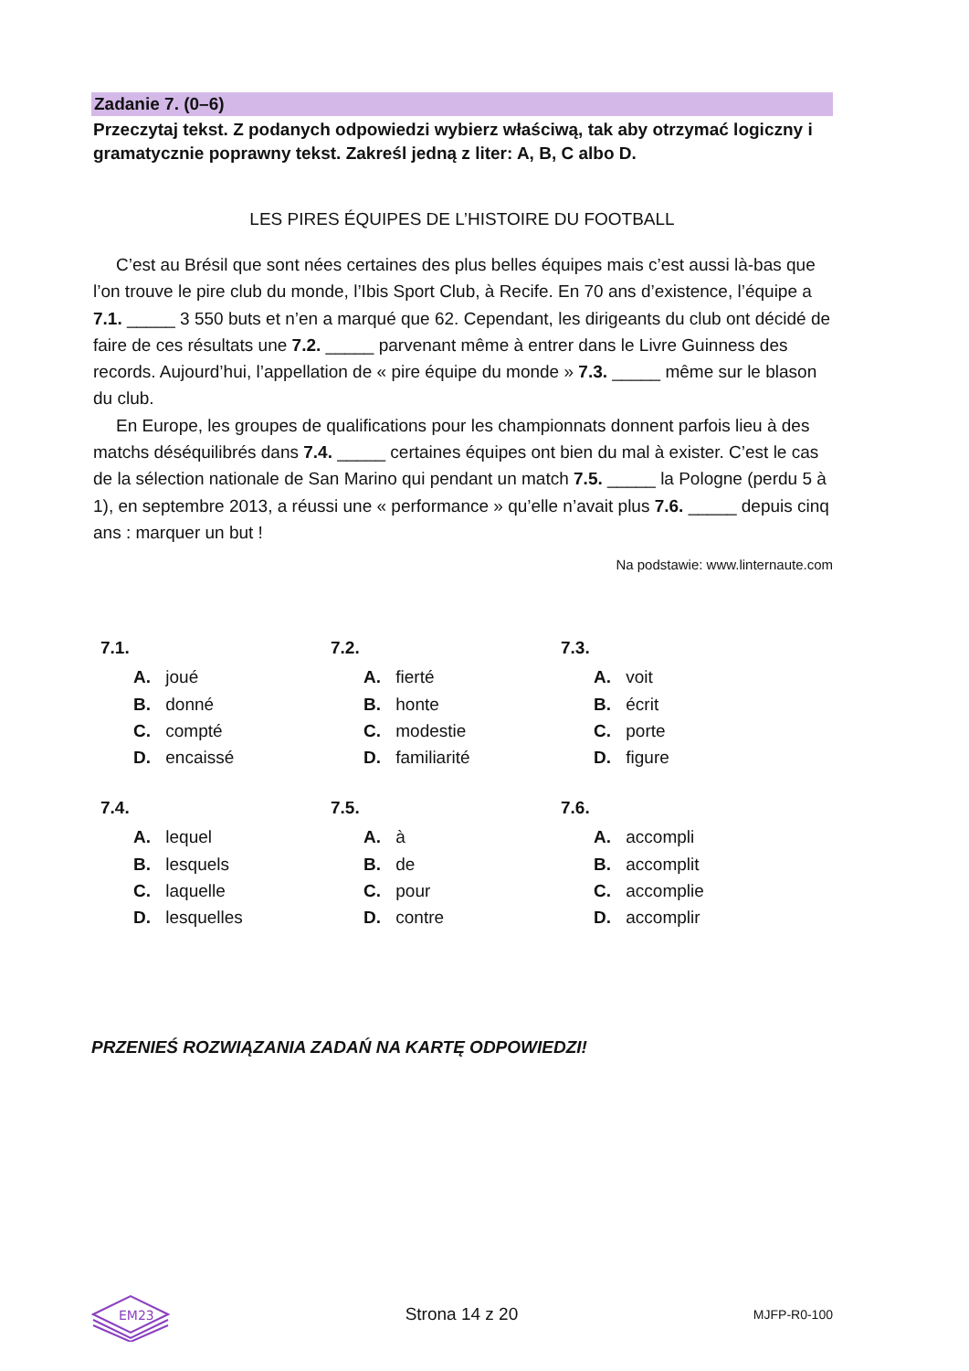Zadanie 7. (0–6)
Przeczytaj tekst. Z podanych odpowiedzi wybierz właściwą, tak aby otrzymać logiczny i gramatycznie poprawny tekst. Zakreśl jedną z liter: A, B, C albo D.
LES PIRES ÉQUIPES DE L’HISTOIRE DU FOOTBALL
C’est au Brésil que sont nées certaines des plus belles équipes mais c’est aussi là-bas que l’on trouve le pire club du monde, l’Ibis Sport Club, à Recife. En 70 ans d’existence, l’équipe a 7.1. _____ 3 550 buts et n’en a marqué que 62. Cependant, les dirigeants du club ont décidé de faire de ces résultats une 7.2. _____ parvenant même à entrer dans le Livre Guinness des records. Aujourd’hui, l’appellation de « pire équipe du monde » 7.3. _____ même sur le blason du club.
En Europe, les groupes de qualifications pour les championnats donnent parfois lieu à des matchs déséquilibrés dans 7.4. _____ certaines équipes ont bien du mal à exister. C’est le cas de la sélection nationale de San Marino qui pendant un match 7.5. _____ la Pologne (perdu 5 à 1), en septembre 2013, a réussi une « performance » qu’elle n’avait plus 7.6. _____ depuis cinq ans : marquer un but !
Na podstawie: www.linternaute.com
7.1.
A. joué
B. donné
C. compté
D. encaissé
7.2.
A. fierté
B. honte
C. modestie
D. familiarité
7.3.
A. voit
B. écrit
C. porte
D. figure
7.4.
A. lequel
B. lesquels
C. laquelle
D. lesquelles
7.5.
A. à
B. de
C. pour
D. contre
7.6.
A. accompli
B. accomplit
C. accomplie
D. accomplir
PRZENIEŚ ROZWIĄZANIA ZADAŃ NA KARTĘ ODPOWIEDZI!
EM23
Strona 14 z 20 MJFP-R0-100